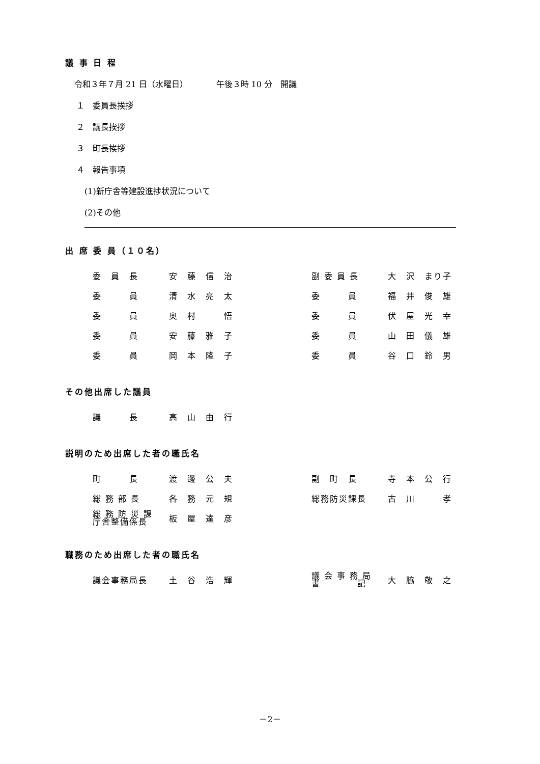議 事 日 程
令和３年７月 21 日（水曜日）　　　　午後３時 10 分　開議
１　委員長挨拶
２　議長挨拶
３　町長挨拶
４　報告事項
(1)新庁舎等建設進捗状況について
(2)その他
出 席 委 員（１０名）
| 委 員 長 | 安 藤 信 治 | 副 委 員 長 | 大 沢 まり子 |
| 委 員 | 清 水 亮 太 | 委 員 | 福 井 俊 雄 |
| 委 員 | 奥 村 悟 | 委 員 | 伏 屋 光 幸 |
| 委 員 | 安 藤 雅 子 | 委 員 | 山 田 儀 雄 |
| 委 員 | 岡 本 隆 子 | 委 員 | 谷 口 鈴 男 |
その他出席した議員
| 議 長 | 高 山 由 行 |
説明のため出席した者の職氏名
| 町 長 | 渡 邊 公 夫 | 副 町 長 | 寺 本 公 行 |
| 総 務 部 長 | 各 務 元 規 | 総務防災課長 | 古 川 孝 |
| 総 務 防 災 課 庁舎整備係長 | 板 屋 達 彦 | | |
職務のため出席した者の職氏名
| 議会事務局長 | 土 谷 浩 輝 | 議 会 事 務 局 書 記 | 大 脇 敬 之 |
－2－